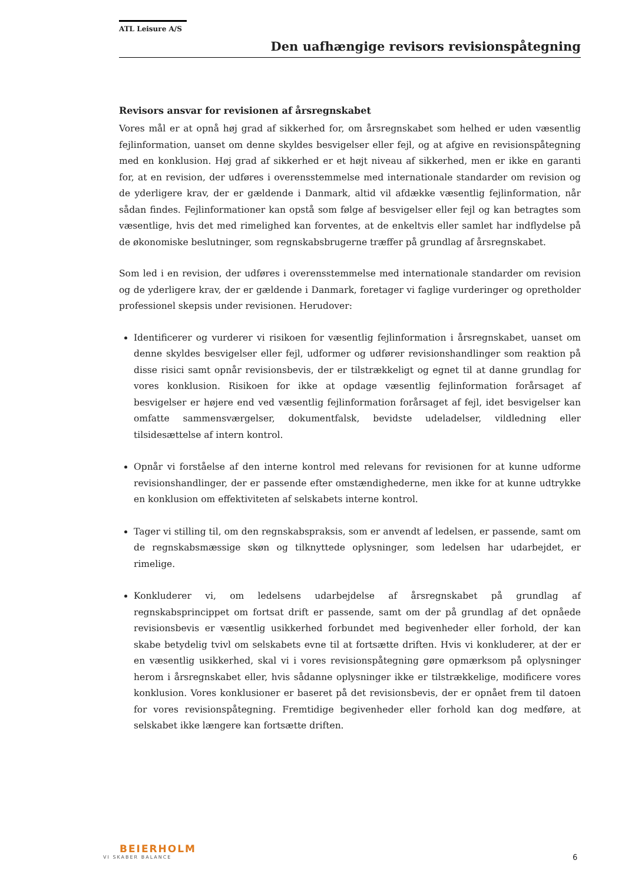ATL Leisure A/S
Den uafhængige revisors revisionspåtegning
Revisors ansvar for revisionen af årsregnskabet
Vores mål er at opnå høj grad af sikkerhed for, om årsregnskabet som helhed er uden væsentlig fejlinformation, uanset om denne skyldes besvigelser eller fejl, og at afgive en revisionspåtegning med en konklusion. Høj grad af sikkerhed er et højt niveau af sikkerhed, men er ikke en garanti for, at en revision, der udføres i overensstemmelse med internationale standarder om revision og de yderligere krav, der er gældende i Danmark, altid vil afdække væsentlig fejlinformation, når sådan findes. Fejlinformationer kan opstå som følge af besvigelser eller fejl og kan betragtes som væsentlige, hvis det med rimelighed kan forventes, at de enkeltvis eller samlet har indflydelse på de økonomiske beslutninger, som regnskabsbrugerne træffer på grundlag af årsregnskabet.
Som led i en revision, der udføres i overensstemmelse med internationale standarder om revision og de yderligere krav, der er gældende i Danmark, foretager vi faglige vurderinger og opretholder professionel skepsis under revisionen. Herudover:
Identificerer og vurderer vi risikoen for væsentlig fejlinformation i årsregnskabet, uanset om denne skyldes besvigelser eller fejl, udformer og udfører revisionshandlinger som reaktion på disse risici samt opnår revisionsbevis, der er tilstrækkeligt og egnet til at danne grundlag for vores konklusion. Risikoen for ikke at opdage væsentlig fejlinformation forårsaget af besvigelser er højere end ved væsentlig fejlinformation forårsaget af fejl, idet besvigelser kan omfatte sammensværgelser, dokumentfalsk, bevidste udeladelser, vildledning eller tilsidesættelse af intern kontrol.
Opnår vi forståelse af den interne kontrol med relevans for revisionen for at kunne udforme revisionshandlinger, der er passende efter omstændighederne, men ikke for at kunne udtrykke en konklusion om effektiviteten af selskabets interne kontrol.
Tager vi stilling til, om den regnskabspraksis, som er anvendt af ledelsen, er passende, samt om de regnskabsmæssige skøn og tilknyttede oplysninger, som ledelsen har udarbejdet, er rimelige.
Konkluderer vi, om ledelsens udarbejdelse af årsregnskabet på grundlag af regnskabsprincippet om fortsat drift er passende, samt om der på grundlag af det opnåede revisionsbevis er væsentlig usikkerhed forbundet med begivenheder eller forhold, der kan skabe betydelig tvivl om selskabets evne til at fortsætte driften. Hvis vi konkluderer, at der er en væsentlig usikkerhed, skal vi i vores revisionspåtegning gøre opmærksom på oplysninger herom i årsregnskabet eller, hvis sådanne oplysninger ikke er tilstrækkelige, modificere vores konklusion. Vores konklusioner er baseret på det revisionsbevis, der er opnået frem til datoen for vores revisionspåtegning. Fremtidige begivenheder eller forhold kan dog medføre, at selskabet ikke længere kan fortsætte driften.
BEIERHOLM
VI SKABER BALANCE
6